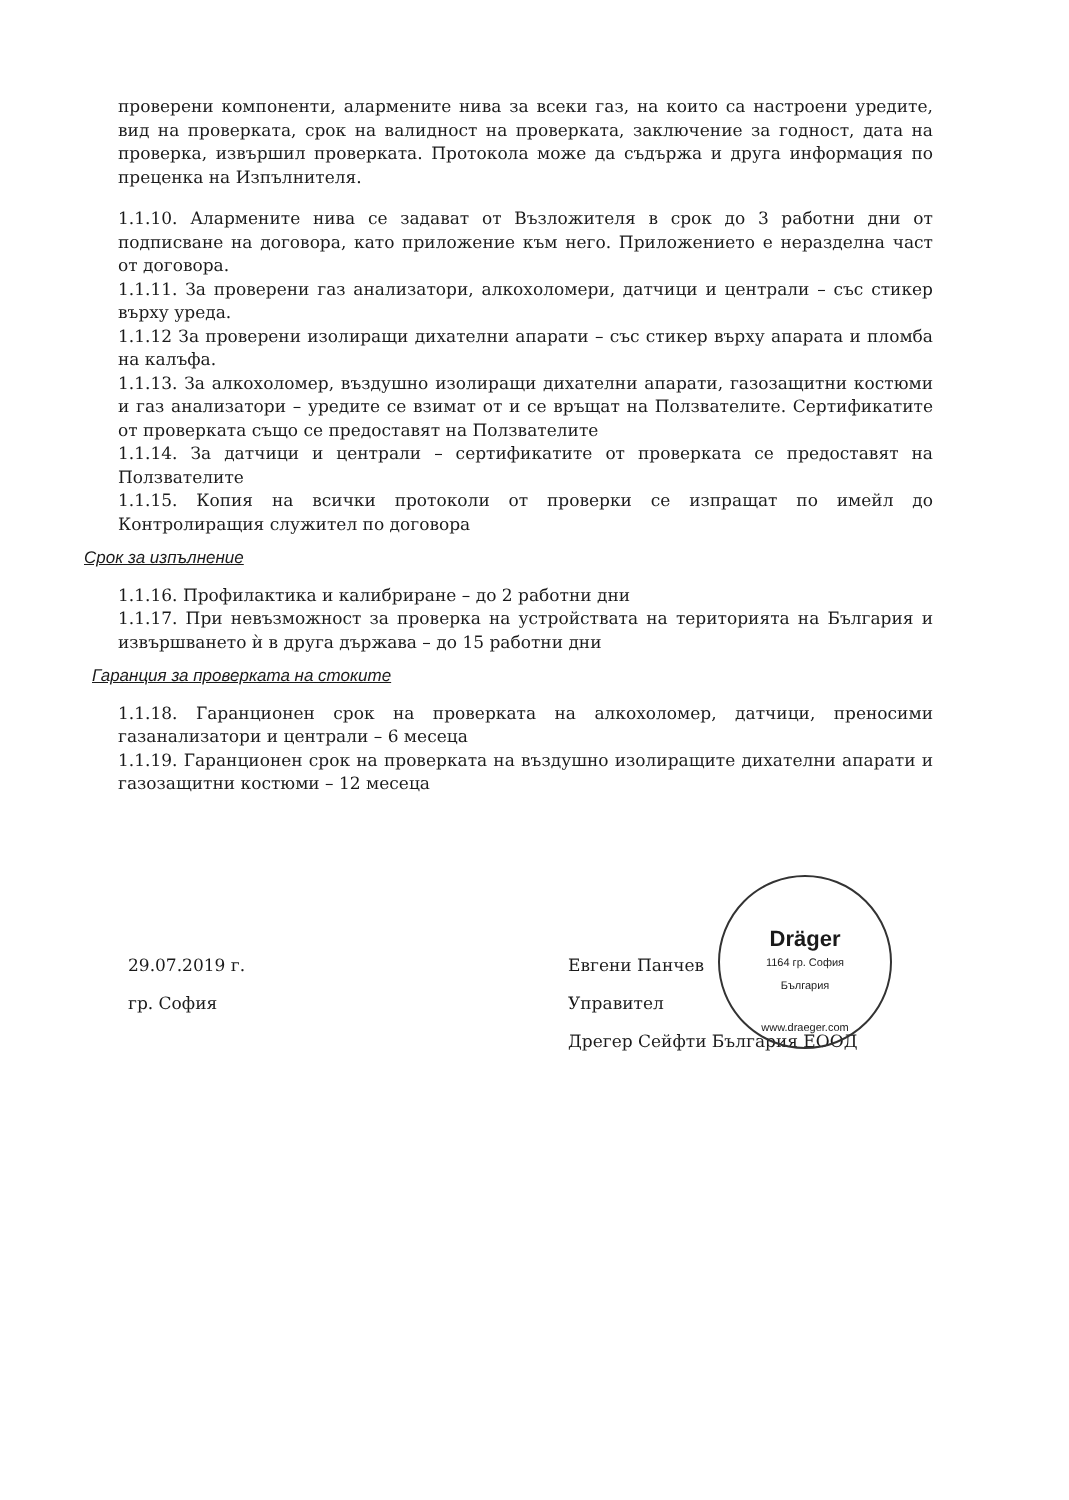проверени компоненти, алармените нива за всеки газ, на които са настроени уредите, вид на проверката, срок на валидност на проверката, заключение за годност, дата на проверка, извършил проверката. Протокола може да съдържа и друга информация по преценка на Изпълнителя.
1.1.10. Алармените нива се задават от Възложителя в срок до 3 работни дни от подписване на договора, като приложение към него. Приложението е неразделна част от договора.
1.1.11. За проверени газ анализатори, алкохоломери, датчици и централи – със стикер върху уреда.
1.1.12 За проверени изолиращи дихателни апарати – със стикер върху апарата и пломба на калъфа.
1.1.13. За алкохоломер, въздушно изолиращи дихателни апарати, газозащитни костюми и газ анализатори – уредите се взимат от и се връщат на Ползвателите. Сертификатите от проверката също се предоставят на Ползвателите
1.1.14. За датчици и централи – сертификатите от проверката се предоставят на Ползвателите
1.1.15. Копия на всички протоколи от проверки се изпращат по имейл до Контролиращия служител по договора
Срок за изпълнение
1.1.16. Профилактика и калибриране – до 2 работни дни
1.1.17. При невъзможност за проверка на устройствата на територията на България и извършването ѝ в друга държава – до 15 работни дни
Гаранция за проверката на стоките
1.1.18. Гаранционен срок на проверката на алкохоломер, датчици, преносими газанализатори и централи – 6 месеца
1.1.19. Гаранционен срок на проверката на въздушно изолиращите дихателни апарати и газозащитни костюми – 12 месеца
29.07.2019 г.
гр. София
Евгени Панчев
Управител
Дрегер Сейфти България ЕООД
Dräger
1164 гр. София
България
www.draeger.com